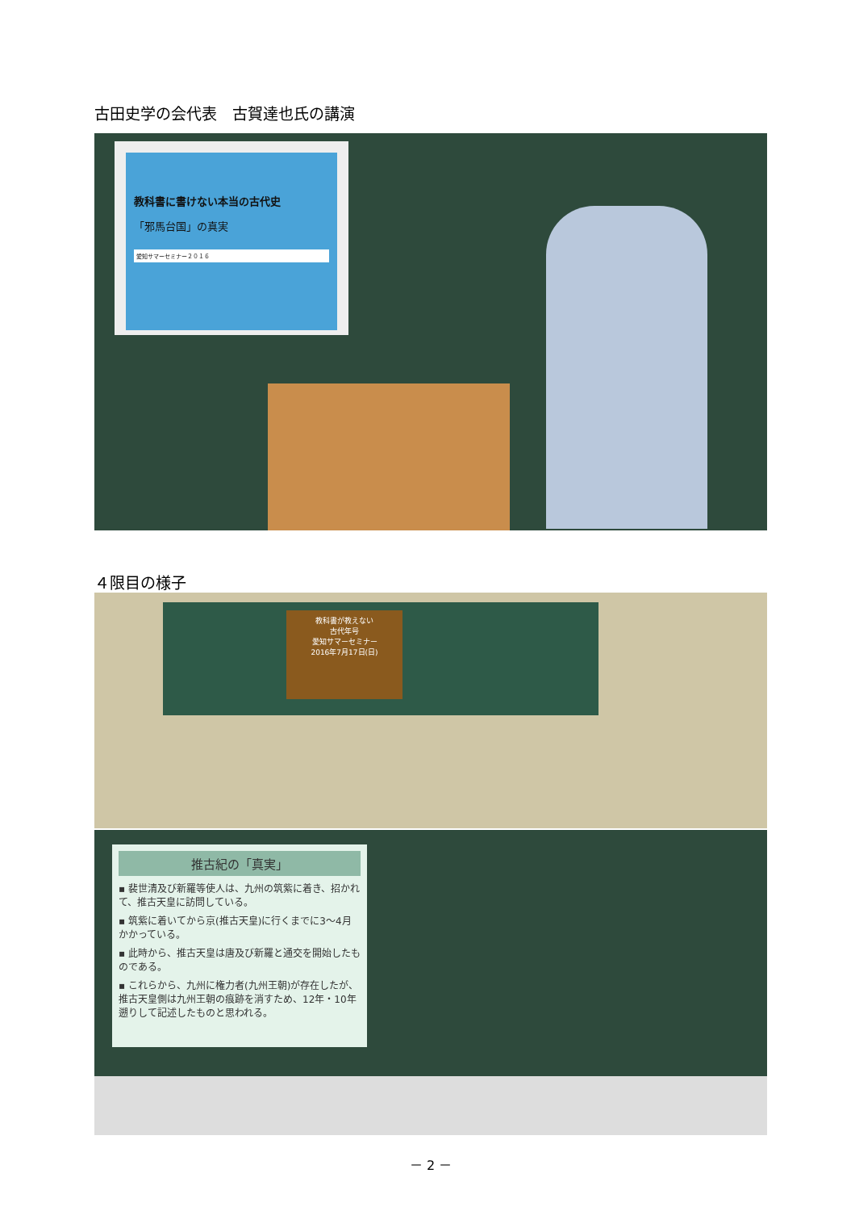古田史学の会代表　古賀達也氏の講演
教科書に書けない本当の古代史
「邪馬台国」の真実
愛知サマーセミナー２０１６
４限目の様子
教科書が教えない
古代年号
愛知サマーセミナー
2016年7月17日(日)
推古紀の「真実」
▪ 裴世清及び新羅等使人は、九州の筑紫に着き、招かれて、推古天皇に訪問している。
▪ 筑紫に着いてから京(推古天皇)に行くまでに3～4月かかっている。
▪ 此時から、推古天皇は唐及び新羅と通交を開始したものである。
▪ これらから、九州に権力者(九州王朝)が存在したが、推古天皇側は九州王朝の痕跡を消すため、12年・10年遡りして記述したものと思われる。
－ 2 －